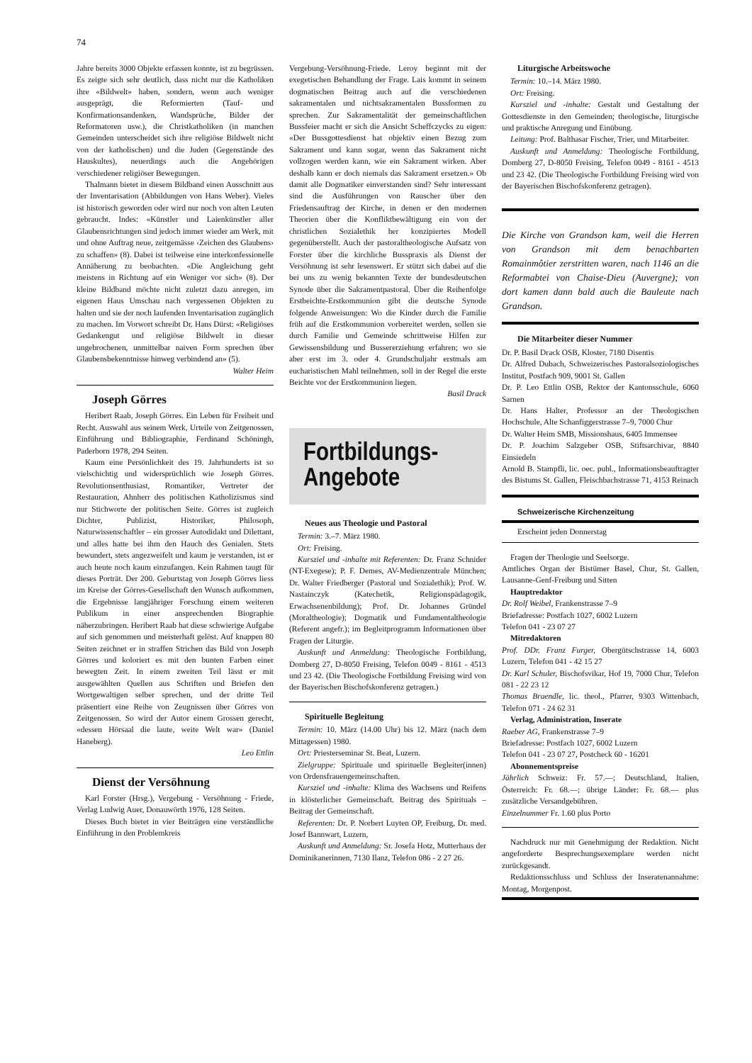74
Jahre bereits 3000 Objekte erfassen konnte, ist zu begrüssen. Es zeigte sich sehr deutlich, dass nicht nur die Katholiken ihre «Bildwelt» haben, sondern, wenn auch weniger ausgeprägt, die Reformierten (Tauf- und Konfirmationsandenken, Wandsprüche, Bilder der Reformatoren usw.), die Christkatholiken (in manchen Gemeinden unterscheidet sich ihre religiöse Bildwelt nicht von der katholischen) und die Juden (Gegenstände des Hauskultes), neuerdings auch die Angehörigen verschiedener religiöser Bewegungen.
Thalmann bietet in diesem Bildband einen Ausschnitt aus der Inventarisation (Abbildungen von Hans Weber). Vieles ist historisch geworden oder wird nur noch von alten Leuten gebraucht. Indes: «Künstler und Laienkünstler aller Glaubensrichtungen sind jedoch immer wieder am Werk, mit und ohne Auftrag neue, zeitgemässe ‹Zeichen des Glaubens› zu schaffen» (8). Dabei ist teilweise eine interkonfessionelle Annäherung zu beobachten. «Die Angleichung geht meistens in Richtung auf ein Weniger vor sich» (8). Der kleine Bildband möchte nicht zuletzt dazu anregen, im eigenen Haus Umschau nach vergessenen Objekten zu halten und sie der noch laufenden Inventarisation zugänglich zu machen. Im Vorwort schreibt Dr. Hans Dürst: «Religiöses Gedankengut und religiöse Bildwelt in dieser ungebrochenen, unmittelbar naiven Form sprechen über Glaubensbekenntnisse hinweg verbindend an» (5).
Walter Heim
Joseph Görres
Heribert Raab, Joseph Görres. Ein Leben für Freiheit und Recht. Auswahl aus seinem Werk, Urteile von Zeitgenossen, Einführung und Bibliographie, Ferdinand Schöningh, Paderborn 1978, 294 Seiten.
Kaum eine Persönlichkeit des 19. Jahrhunderts ist so vielschichtig und widersprüchlich wie Joseph Görres. Revolutionsenthusiast, Romantiker, Vertreter der Restauration, Ahnherr des politischen Katholizismus sind nur Stichworte der politischen Seite. Görres ist zugleich Dichter, Publizist, Historiker, Philosoph, Naturwissenschaftler – ein grosser Autodidakt und Dilettant, und alles hatte bei ihm den Hauch des Genialen. Stets bewundert, stets angezweifelt und kaum je verstanden, ist er auch heute noch kaum einzufangen. Kein Rahmen taugt für dieses Porträt. Der 200. Geburtstag von Joseph Görres liess im Kreise der Görres-Gesellschaft den Wunsch aufkommen, die Ergebnisse langjähriger Forschung einem weiteren Publikum in einer ansprechenden Biographie näherzubringen. Heribert Raab hat diese schwierige Aufgabe auf sich genommen und meisterhaft gelöst. Auf knappen 80 Seiten zeichnet er in straffen Strichen das Bild von Joseph Görres und koloriert es mit den bunten Farben einer bewegten Zeit. In einem zweiten Teil lässt er mit ausgewählten Quellen aus Schriften und Briefen den Wortgewaltigen selber sprechen, und der dritte Teil präsentiert eine Reihe von Zeugnissen über Görres von Zeitgenossen. So wird der Autor einem Grossen gerecht, «dessen Hörsaal die laute, weite Welt war» (Daniel Haneberg).
Leo Ettlin
Dienst der Versöhnung
Karl Forster (Hrsg.), Vergebung - Versöhnung - Friede, Verlag Ludwig Auer, Donauwörth 1976, 128 Seiten.
Dieses Buch bietet in vier Beiträgen eine verständliche Einführung in den Problemkreis
Vergebung-Versöhnung-Friede. Leroy beginnt mit der exegetischen Behandlung der Frage. Lais kommt in seinem dogmatischen Beitrag auch auf die verschiedenen sakramentalen und nichtsakramentalen Bussformen zu sprechen. Zur Sakramentalität der gemeinschaftlichen Bussfeier macht er sich die Ansicht Scheffczycks zu eigen: «Der Bussgottesdienst hat objektiv einen Bezug zum Sakrament und kann sogar, wenn das Sakrament nicht vollzogen werden kann, wie ein Sakrament wirken. Aber deshalb kann er doch niemals das Sakrament ersetzen.» Ob damit alle Dogmatiker einverstanden sind? Sehr interessant sind die Ausführungen von Rauscher über den Friedensauftrag der Kirche, in denen er den modernen Theorien über die Konfliktbewältigung ein von der christlichen Sozialethik her konzipiertes Modell gegenüberstellt. Auch der pastoraltheologische Aufsatz von Forster über die kirchliche Busspraxis als Dienst der Versöhnung ist sehr lesenswert. Er stützt sich dabei auf die bei uns zu wenig bekannten Texte der bundesdeutschen Synode über die Sakramentpastoral. Über die Reihenfolge Erstbeichte-Erstkommunion gibt die deutsche Synode folgende Anweisungen: Wo die Kinder durch die Familie früh auf die Erstkommunion vorbereitet werden, sollen sie durch Familie und Gemeinde schrittweise Hilfen zur Gewissensbildung und Bussererziehung erfahren; wo sie aber erst im 3. oder 4. Grundschuljahr erstmals am eucharistischen Mahl teilnehmen, soll in der Regel die erste Beichte vor der Erstkommunion liegen.
Basil Drack
Fortbildungs-
Angebote
Neues aus Theologie und Pastoral
Termin: 3.–7. März 1980.
Ort: Freising.
Kursziel und -inhalte mit Referenten: Dr. Franz Schnider (NT-Exegese); P. F. Demes, AV-Medienzentrale München; Dr. Walter Friedberger (Pastoral und Sozialethik); Prof. W. Nastainczyk (Katechetik, Religionspädagogik, Erwachsenenbildung); Prof. Dr. Johannes Gründel (Moraltheologie); Dogmatik und Fundamentaltheologie (Referent angefr.); im Begleitprogramm Informationen über Fragen der Liturgie.
Auskunft und Anmeldung: Theologische Fortbildung, Domberg 27, D-8050 Freising, Telefon 0049 - 8161 - 4513 und 23 42. (Die Theologische Fortbildung Freising wird von der Bayerischen Bischofskonferenz getragen.)
Spirituelle Begleitung
Termin: 10. März (14.00 Uhr) bis 12. März (nach dem Mittagessen) 1980.
Ort: Priesterseminar St. Beat, Luzern.
Zielgruppe: Spirituale und spirituelle Begleiter(innen) von Ordensfrauengemeinschaften.
Kursziel und -inhalte: Klima des Wachsens und Reifens in klösterlicher Gemeinschaft. Beitrag des Spirituals – Beitrag der Gemeinschaft.
Referenten: Dr. P. Norbert Luyten OP, Freiburg, Dr. med. Josef Bannwart, Luzern,
Auskunft und Anmeldung: Sr. Josefa Hotz, Mutterhaus der Dominikanerinnen, 7130 Ilanz, Telefon 086 - 2 27 26.
Liturgische Arbeitswoche
Termin: 10.–14. März 1980.
Ort: Freising.
Kursziel und -inhalte: Gestalt und Gestaltung der Gottesdienste in den Gemeinden; theologische, liturgische und praktische Anregung und Einübung.
Leitung: Prof. Balthasar Fischer, Trier, und Mitarbeiter.
Auskunft und Anmeldung: Theologische Fortbildung, Domberg 27, D-8050 Freising, Telefon 0049 - 8161 - 4513 und 23 42. (Die Theologische Fortbildung Freising wird von der Bayerischen Bischofskonferenz getragen).
Die Kirche von Grandson kam, weil die Herren von Grandson mit dem benachbarten Romainmôtier zerstritten waren, nach 1146 an die Reformabtei von Chaise-Dieu (Auvergne); von dort kamen dann bald auch die Bauleute nach Grandson.
Die Mitarbeiter dieser Nummer
Dr. P. Basil Drack OSB, Kloster, 7180 Disentis
Dr. Alfred Dubach, Schweizerisches Pastoralsoziologisches Institut, Postfach 909, 9001 St. Gallen
Dr. P. Leo Ettlin OSB, Rektor der Kantonsschule, 6060 Sarnen
Dr. Hans Halter, Professor an der Theologischen Hochschule, Alte Schanfiggerstrasse 7–9, 7000 Chur
Dr. Walter Heim SMB, Missionshaus, 6405 Immensee
Dr. P. Joachim Salzgeber OSB, Stiftsarchivar, 8840 Einsiedeln
Arnold B. Stampfli, lic. oec. publ., Informationsbeauftragter des Bistums St. Gallen, Fleischbachstrasse 71, 4153 Reinach
Schweizerische Kirchenzeitung
Erscheint jeden Donnerstag
Fragen der Theologie und Seelsorge.
Amtliches Organ der Bistümer Basel, Chur, St. Gallen, Lausanne-Genf-Freiburg und Sitten
Hauptredaktor
Dr. Rolf Weibel, Frankenstrasse 7–9
Briefadresse: Postfach 1027, 6002 Luzern
Telefon 041 - 23 07 27
Mitredaktoren
Prof. DDr. Franz Furger, Obergütschstrasse 14, 6003 Luzern, Telefon 041 - 42 15 27
Dr. Karl Schuler, Bischofsvikar, Hof 19, 7000 Chur, Telefon 081 - 22 23 12
Thomas Braendle, lic. theol., Pfarrer, 9303 Wittenbach, Telefon 071 - 24 62 31
Verlag, Administration, Inserate
Raeber AG, Frankenstrasse 7–9
Briefadresse: Postfach 1027, 6002 Luzern
Telefon 041 - 23 07 27, Postcheck 60 - 16201
Abonnementspreise
Jährlich Schweiz: Fr. 57.—; Deutschland, Italien, Österreich: Fr. 68.—; übrige Länder: Fr. 68.— plus zusätzliche Versandgebühren.
Einzelnummer Fr. 1.60 plus Porto
Nachdruck nur mit Genehmigung der Redaktion. Nicht angeforderte Besprechungsexemplare werden nicht zurückgesandt.
Redaktionsschluss und Schluss der Inseratenannahme: Montag, Morgenpost.